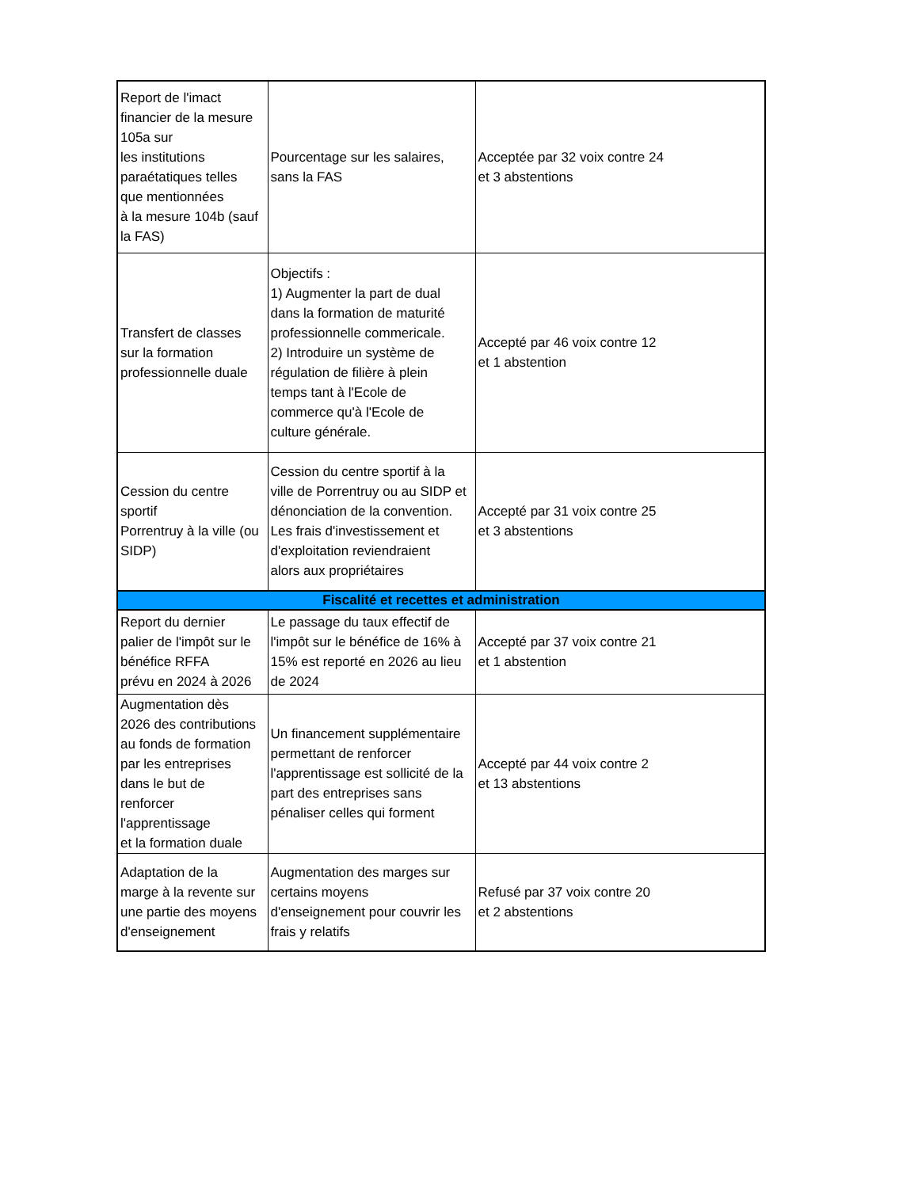| Report de l'imact financier de la mesure 105a sur les institutions paraétatiques telles que mentionnées à la mesure 104b (sauf la FAS) | Pourcentage sur les salaires, sans la FAS | Acceptée par 32 voix contre 24 et 3 abstentions |
| Transfert de classes sur la formation professionnelle duale | Objectifs : 1) Augmenter la part de dual dans la formation de maturité professionnelle commericale. 2) Introduire un système de régulation de filière à plein temps tant à l'Ecole de commerce qu'à l'Ecole de culture générale. | Accepté par 46 voix contre 12 et 1 abstention |
| Cession du centre sportif Porrentruy à la ville (ou SIDP) | Cession du centre sportif à la ville de Porrentruy ou au SIDP et dénonciation de la convention. Les frais d'investissement et d'exploitation reviendraient alors aux propriétaires | Accepté par 31 voix contre 25 et 3 abstentions |
| Fiscalité et recettes et administration | | |
| Report du dernier palier de l'impôt sur le bénéfice RFFA prévu en 2024 à 2026 | Le passage du taux effectif de l'impôt sur le bénéfice de 16% à 15% est reporté en 2026 au lieu de 2024 | Accepté par 37 voix contre 21 et 1 abstention |
| Augmentation dès 2026 des contributions au fonds de formation par les entreprises dans le but de renforcer l'apprentissage et la formation duale | Un financement supplémentaire permettant de renforcer l'apprentissage est sollicité de la part des entreprises sans pénaliser celles qui forment | Accepté par 44 voix contre 2 et 13 abstentions |
| Adaptation de la marge à la revente sur une partie des moyens d'enseignement | Augmentation des marges sur certains moyens d'enseignement pour couvrir les frais y relatifs | Refusé par 37 voix contre 20 et 2 abstentions |